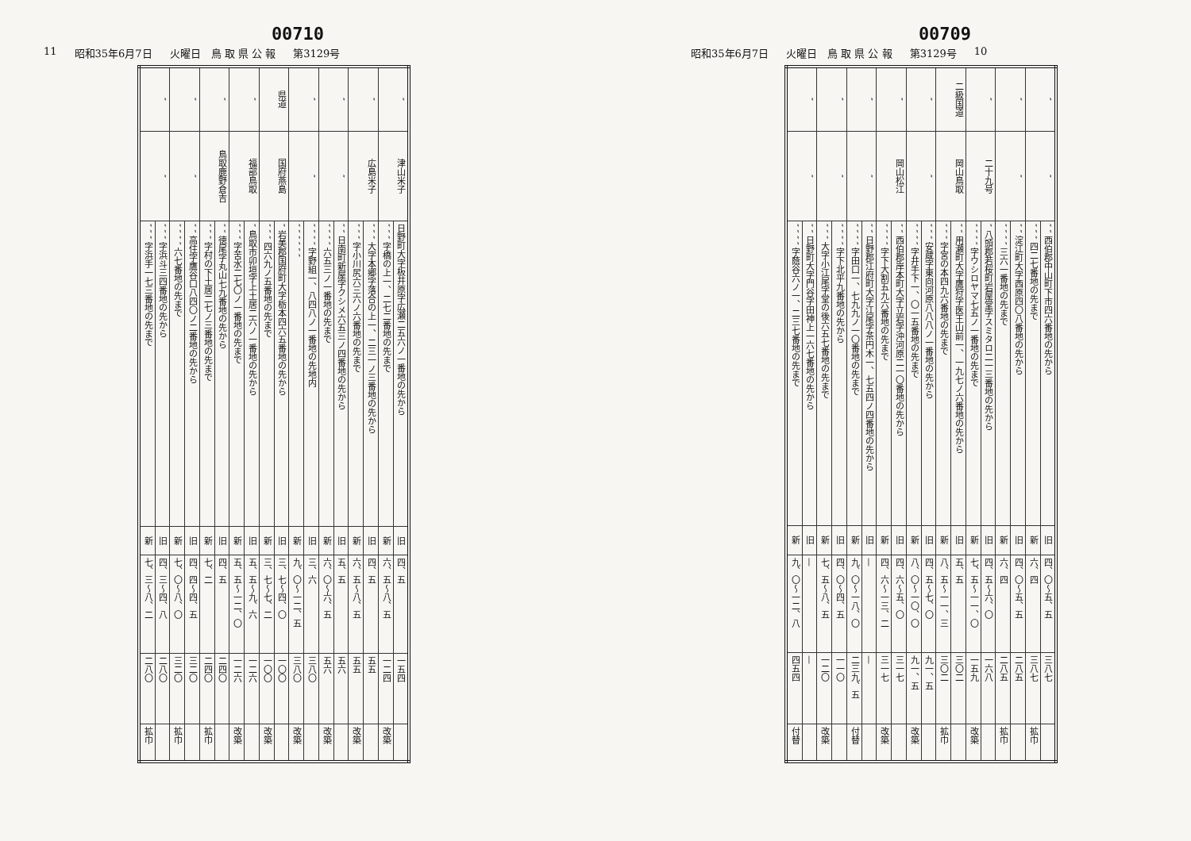00710
11 昭和35年6月7日 火曜日　鳥 取 県 公 報 第3129号
| ″ | 津山米子 | 日野町大字板井原字広瀬二五六ノ一番地の先から | 旧 | 四、五 | 一五四 | |
| | | ″ ″ ″ 字橋の上一、二七二番地の先まで | 新 | 六、五～八、五 | 一二四 | 改築 |
| ″ | 広島米子 | ″ ″ ″ 大字本郷字落合の上一、二三一ノ三番地の先から | 旧 | 四、五 | 五五 | |
| | | ″ ″ ″ 字小川尻六三六ノ六番地の先まで | 新 | 六、五～八、五 | 五五 | 改築 |
| ″ | ″ | ″ ″ 日南町新屋字クシメ六五三ノ四番地の先から | 旧 | 五、五 | 五六 | |
| | | ″ ″ ″ ″ 六五三ノ一番地の先まで | 新 | 六、〇～六、五 | 五六 | 改築 |
| ″ | ″ | ″ ″ ″ ″ 字野組一、八四八ノ一番地の先地内 | 旧 | 三、六 | 三八〇 | |
| | | ″ ″ ″ ″ ″ ″ | 新 | 九、〇～一二、五 | 三八〇 | 改築 |
| 県道 | 国府燕島 | ″ 岩美郡国府町大字栃本四六五番地の先から | 旧 | 三、七～四、〇 | 一〇〇 | |
| | | ″ ″ ″ 四六九ノ五番地の先まで | 新 | 三、七～七、二 | 一〇〇 | 改築 |
| ″ | 福部鳥取 | ″ 鳥取市卯垣字上土居二六ノ一番地の先から | 旧 | 五、五～九、六 | 一二六 | |
| | | ″ ″ ″ 字苦水二七〇ノ一番地の先まで | 新 | 五、五～一二、〇 | 一二六 | 改築 |
| ″ | 鳥取鹿野倉吉 | ″ ″ 徳尾字丸山七九番地の先から | 旧 | 四、五 | 二四〇 | |
| | | ″ ″ ″ 字村の下土居二七ノ三番地の先まで | 新 | 七、二 | 二四〇 | 拡巾 |
| ″ | ″ | ″ ″ 高住字鷹谷口八四〇ノ二番地の先から | 旧 | 四、四～四、五 | 三二〇 | |
| | | ″ ″ ″ ″ 六七番地の先まで | 新 | 七、〇～八、〇 | 三二〇 | 拡巾 |
| ″ | ″ | ″ ″ ″ 字浜斗三四番地の先から | 旧 | 四、三～四、八 | 二八〇 | |
| | | ″ ″ ″ 字浜手一七三番地の先まで | 新 | 七、三～八、二 | 二八〇 | 拡巾 |
00709
昭和35年6月7日 火曜日　鳥 取 県 公 報 第3129号 10
| ″ | ″ | ″ ″ 西伯郡中山町下市四六番地の先から | 旧 | 四、〇～五、五 | 三八七 | |
| | | ″ ″ ″ 四二七番地の先まで | 新 | 六、四 | 三八七 | 拡巾 |
| ″ | ″ | ″ ″ 淀江町大字西原四〇八番地の先から | 旧 | 四、〇～五、五 | 二八五 | |
| | | ″ ″ ″ ″ 三六一番地の先まで | 新 | 六、四 | 二八五 | 拡巾 |
| ″ | 二十九号 | ″ 八頭郡若桜町岩屋堂字スミタロ二一三番地の先から | 旧 | 四、五～六、〇 | 一六八 | |
| | | ″ ″ ″ ″ 字ウシロヤマ七五ノ一番地の先まで | 新 | 七、五～一一、〇 | 一五九 | 改築 |
| 二級国道 | 岡山鳥取 | ″ ″ 用瀬町大字鷹狩字医王山前一、一九七ノ六番地の先から | 旧 | 五、五 | 三〇二 | |
| | | ″ ″ ″ 字宮の本四九六番地の先まで | 新 | 八、五～一一、三 | 三〇二 | 拡巾 |
| ″ | ″ | ″ ″ ″ 安蔵字東向河原八八八ノ一番地の先から | 旧 | 四、五～七、〇 | 九一、五 | |
| | | ″ ″ ″ ″ 字井手下一、〇一五番地の先まで | 新 | 八、〇～一〇、〇 | 九一、五 | 改築 |
| ″ | 岡山松江 | ″ ″ 西伯郡岸本町大字立岩字沖河原二一〇番地の先から | 旧 | 四、六～五、〇 | 三一七 | |
| | | ″ ″ ″ ″ 字下大割五九六番地の先まで | 新 | 四、六～一三、二 | 三一七 | 改築 |
| ″ | ″ | ″ ″ 日野郡江府町大字江尾字茶円木一、七五四ノ四番地の先から | 旧 | — | — | |
| | | ″ ″ ″ ″ 字田口一、七九九ノ一〇番地の先まで | 新 | 九、〇～一八、〇 | 二三九、五 | 付替 |
| ″ | ″ | ″ ″ ″ ″ 字下北平九番地の先から | 旧 | 四、〇～四、五 | 一一〇 | |
| | | ″ ″ ″ 大字小江尾字堂の後六五七番地の先まで | 新 | 七、五～八、五 | 一二〇 | 改築 |
| ″ | ″ | ″ ″ 日野町大字門谷字田神上一六七番地の先から | 旧 | — | — | |
| | | ″ ″ ″ ″ 字蔭谷六ノ一、二三七番地の先まで | 新 | 九、〇～一二、八 | 四五四 | 付替 |